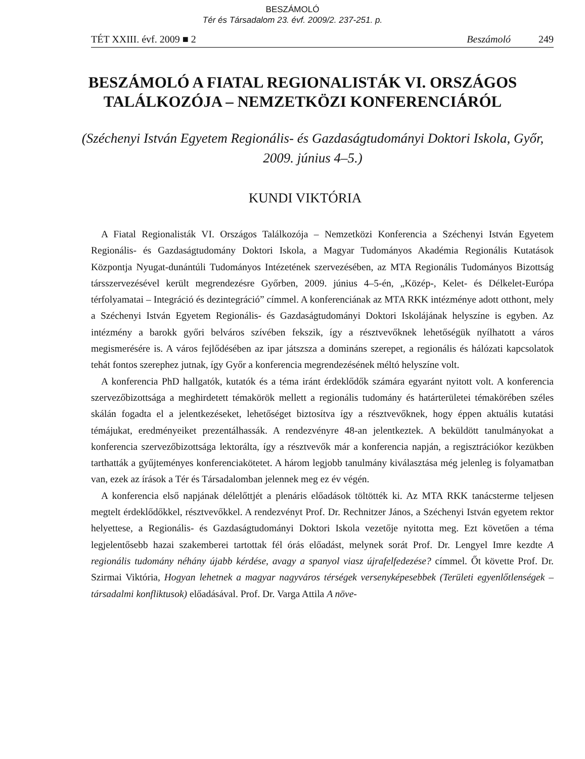BESZÁMOLÓ
Tér és Társadalom 23. évf. 2009/2. 237-251. p.
TÉT XXIII. évf. 2009 ■ 2 Beszámoló 249
BESZÁMOLÓ A FIATAL REGIONALISTÁK VI. ORSZÁGOS TALÁLKOZÓJA – NEMZETKÖZI KONFERENCIÁRÓL
(Széchenyi István Egyetem Regionális- és Gazdaságtudományi Doktori Iskola, Győr, 2009. június 4–5.)
KUNDI VIKTÓRIA
A Fiatal Regionalisták VI. Országos Találkozója – Nemzetközi Konferencia a Széchenyi István Egyetem Regionális- és Gazdaságtudomány Doktori Iskola, a Magyar Tudományos Akadémia Regionális Kutatások Központja Nyugat-dunántúli Tudományos Intézetének szervezésében, az MTA Regionális Tudományos Bizottság társszervezésével került megrendezésre Győrben, 2009. június 4–5-én, „Közép-, Kelet- és Délkelet-Európa térfolyamatai – Integráció és dezintegráció” címmel. A konferenciának az MTA RKK intézménye adott otthont, mely a Széchenyi István Egyetem Regionális- és Gazdaságtudományi Doktori Iskolájának helyszíne is egyben. Az intézmény a barokk győri belváros szívében fekszik, így a résztvevőknek lehetőségük nyílhatott a város megismerésére is. A város fejlődésében az ipar játszsza a domináns szerepet, a regionális és hálózati kapcsolatok tehát fontos szerephez jutnak, így Győr a konferencia megrendezésének méltó helyszíne volt.
A konferencia PhD hallgatók, kutatók és a téma iránt érdeklődők számára egyaránt nyitott volt. A konferencia szervezőbizottsága a meghirdetett témakörök mellett a regionális tudomány és határterületei témakörében széles skálán fogadta el a jelentkezéseket, lehetőséget biztosítva így a résztvevőknek, hogy éppen aktuális kutatási témájukat, eredményeiket prezentálhassák. A rendezvényre 48-an jelentkeztek. A beküldött tanulmányokat a konferencia szervezőbizottsága lektorálta, így a résztvevők már a konferencia napján, a regisztrációkor kezükben tarthatták a gyűjteményes konferenciakötetet. A három legjobb tanulmány kiválasztása még jelenleg is folyamatban van, ezek az írások a Tér és Társadalomban jelennek meg ez év végén.
A konferencia első napjának délelőttjét a plenáris előadások töltötték ki. Az MTA RKK tanácsterme teljesen megtelt érdeklődőkkel, résztvevőkkel. A rendezvényt Prof. Dr. Rechnitzer János, a Széchenyi István egyetem rektor helyettese, a Regionális- és Gazdaságtudományi Doktori Iskola vezetője nyitotta meg. Ezt követően a téma legjelentősebb hazai szakemberei tartottak fél órás előadást, melynek sorát Prof. Dr. Lengyel Imre kezdte A regionális tudomány néhány újabb kérdése, avagy a spanyol viasz újrafelfedezése? címmel. Őt követte Prof. Dr. Szirmai Viktória, Hogyan lehetnek a magyar nagyváros térségek versenyképesebbek (Területi egyenlőtlenségek – társadalmi konfliktusok) előadásával. Prof. Dr. Varga Attila A növe-